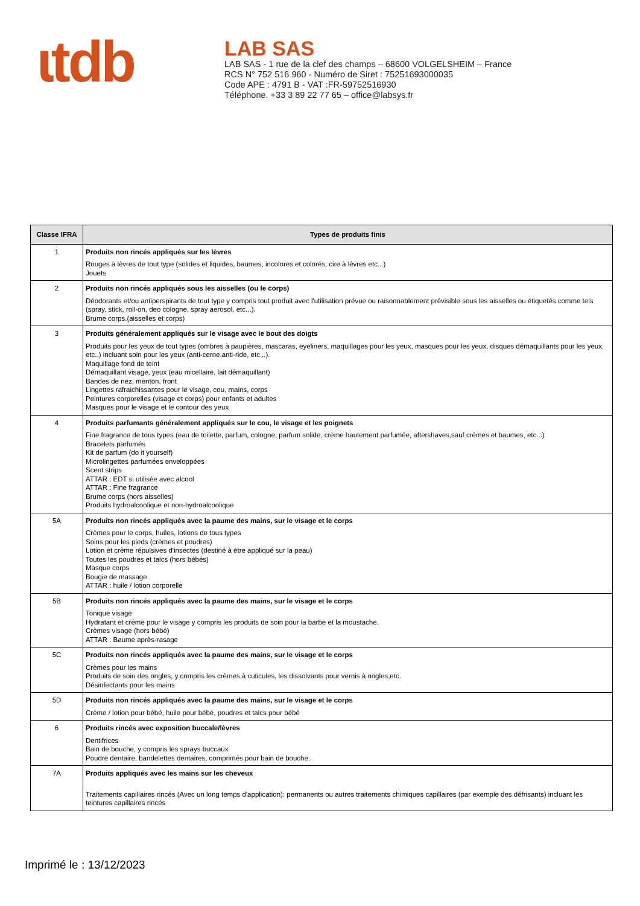ɩtdb
LAB SAS
LAB SAS - 1 rue de la clef des champs – 68600 VOLGELSHEIM – France
RCS N° 752 516 960 - Numéro de Siret : 75251693000035
Code APE : 4791 B - VAT :FR-59752516930
Téléphone. +33 3 89 22 77 65 – office@labsys.fr
| Classe IFRA | Types de produits finis |
| --- | --- |
| 1 | Produits non rincés appliqués sur les lèvres Rouges à lèvres de tout type (solides et liquides, baumes, incolores et colorés, cire à lèvres etc...) Jouets |
| 2 | Produits non rincés appliqués sous les aisselles (ou le corps) Déodorants et/ou antiperspirants de tout type y compris tout produit avec l'utilisation prévue ou raisonnablement prévisible sous les aisselles ou étiquetés comme tels (spray, stick, roll-on, deo cologne, spray aerosol, etc...). Brume corps.(aisselles et corps) |
| 3 | Produits généralement appliqués sur le visage avec le bout des doigts Produits pour les yeux de tout types (ombres à paupières, mascaras, eyeliners, maquillages pour les yeux, masques pour les yeux, disques démaquillants pour les yeux, etc..) incluant soin pour les yeux (anti-cerne,anti-ride, etc...). Maquillage fond de teint Démaquillant visage, yeux (eau micellaire, lait démaquillant) Bandes de nez, menton, front Lingettes rafraichissantes pour le visage, cou, mains, corps Peintures corporelles (visage et corps) pour enfants et adultes Masques pour le visage et le contour des yeux |
| 4 | Produits parfumants généralement appliqués sur le cou, le visage et les poignets Fine fragrance de tous types (eau de toilette, parfum, cologne, parfum solide, crème hautement parfumée, aftershaves,sauf crémes et baumes, etc...) Bracelets parfumés Kit de parfum (do it yourself) Microlingettes parfumées enveloppées Scent strips ATTAR : EDT si utilisée avec alcool ATTAR : Fine fragrance Brume corps (hors aisselles) Produits hydroalcoolique et non-hydroalcoolique |
| 5A | Produits non rincés appliqués avec la paume des mains, sur le visage et le corps Crèmes pour le corps, huiles, lotions de tous types Soins pour les pieds (crèmes et poudres) Lotion et crème répulsives d'insectes (destiné à être appliqué sur la peau) Toutes les poudres et talcs (hors bébés) Masque corps Bougie de massage ATTAR : huile / lotion corporelle |
| 5B | Produits non rincés appliqués avec la paume des mains, sur le visage et le corps Tonique visage Hydratant et créme pour le visage y compris les produits de soin pour la barbe et la moustache. Crèmes visage (hors bébé) ATTAR : Baume après-rasage |
| 5C | Produits non rincés appliqués avec la paume des mains, sur le visage et le corps Crèmes pour les mains Produits de soin des ongles, y compris les crèmes à cuticules, les dissolvants pour vernis à ongles,etc. Désinfectants pour les mains |
| 5D | Produits non rincés appliqués avec la paume des mains, sur le visage et le corps Crème / lotion pour bébé, huile pour bébé, poudres et talcs pour bébé |
| 6 | Produits rincés avec exposition buccale/lèvres Dentifrices Bain de bouche, y compris les sprays buccaux Poudre dentaire, bandelettes dentaires, comprimés pour bain de bouche. |
| 7A | Produits appliqués avec les mains sur les cheveux Traitements capillaires rincés (Avec un long temps d'application): permanents ou autres traitements chimiques capillaires (par exemple des défrisants) incluant les teintures capillaires rincés |
Imprimé le : 13/12/2023